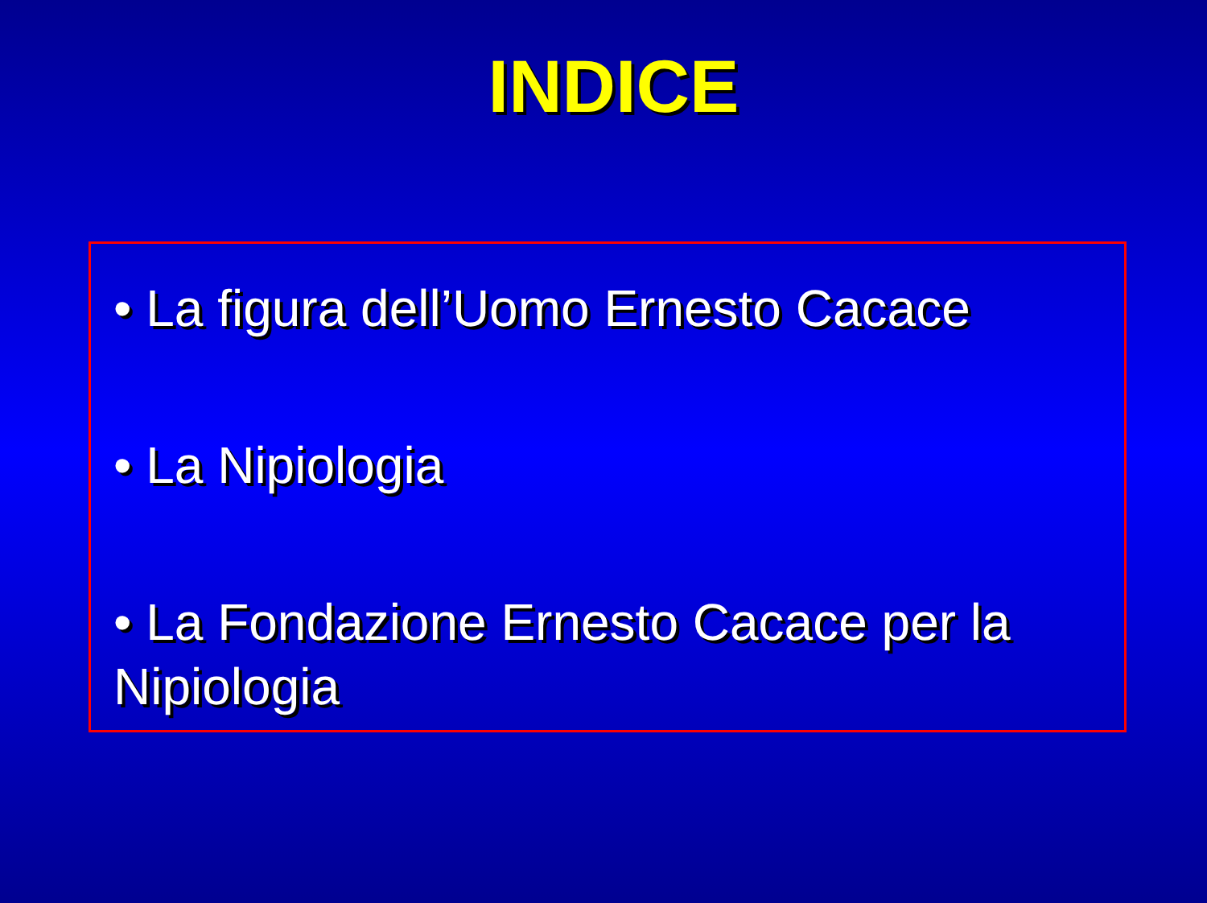INDICE
• La figura dell’Uomo Ernesto Cacace
• La Nipiologia
• La Fondazione Ernesto Cacace per la Nipiologia